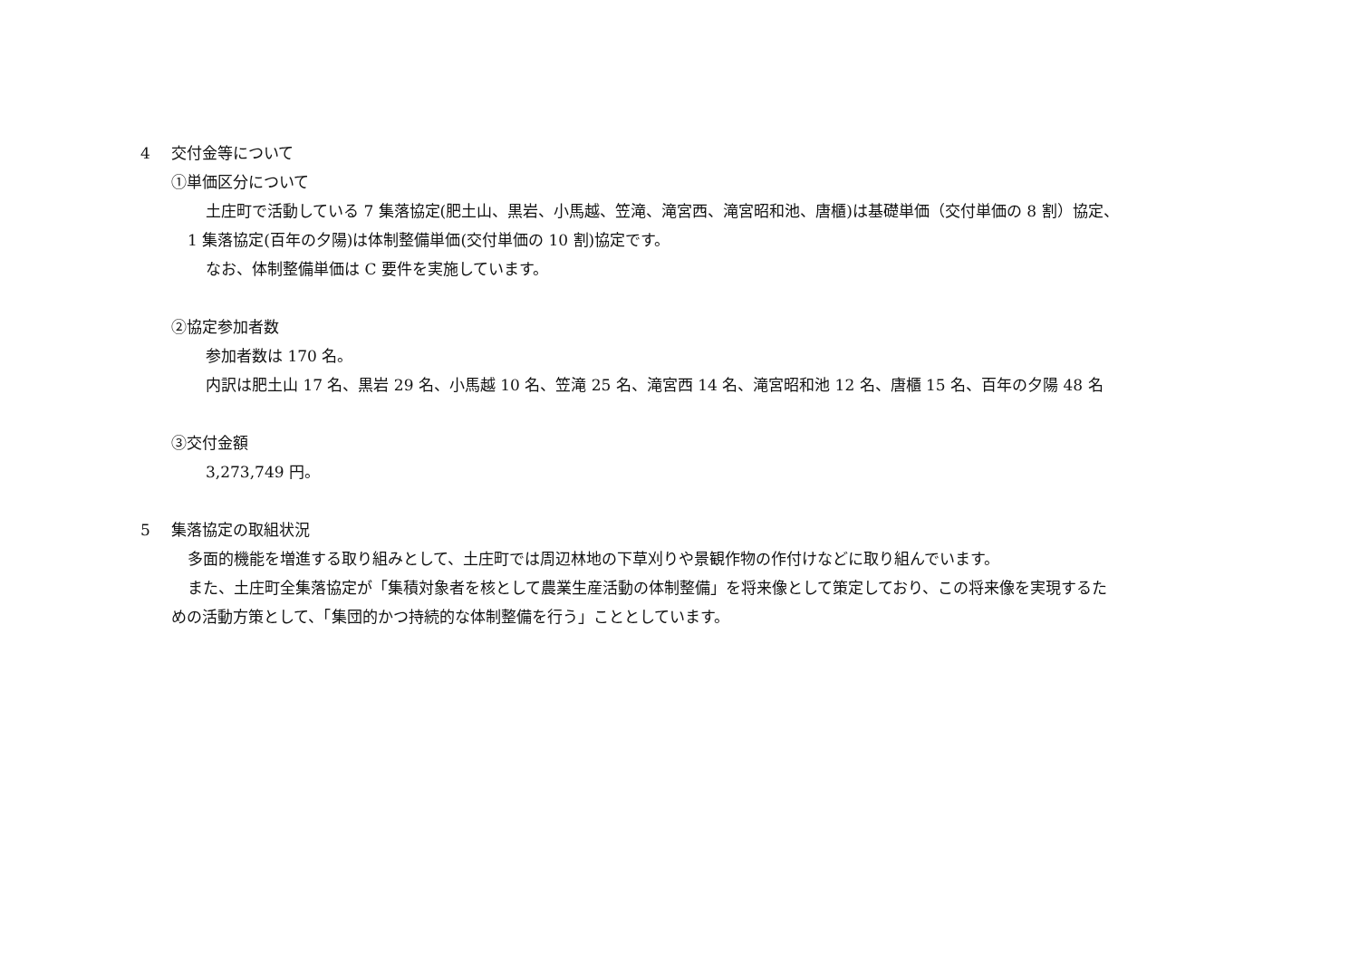4 交付金等について
①単価区分について
土庄町で活動している 7 集落協定(肥土山、黒岩、小馬越、笠滝、滝宮西、滝宮昭和池、唐櫃)は基礎単価（交付単価の 8 割）協定、
1 集落協定(百年の夕陽)は体制整備単価(交付単価の 10 割)協定です。
なお、体制整備単価は C 要件を実施しています。
②協定参加者数
参加者数は 170 名。
内訳は肥土山 17 名、黒岩 29 名、小馬越 10 名、笠滝 25 名、滝宮西 14 名、滝宮昭和池 12 名、唐櫃 15 名、百年の夕陽 48 名
③交付金額
3,273,749 円。
5 集落協定の取組状況
多面的機能を増進する取り組みとして、土庄町では周辺林地の下草刈りや景観作物の作付けなどに取り組んでいます。
また、土庄町全集落協定が「集積対象者を核として農業生産活動の体制整備」を将来像として策定しており、この将来像を実現するた
めの活動方策として、「集団的かつ持続的な体制整備を行う」こととしています。